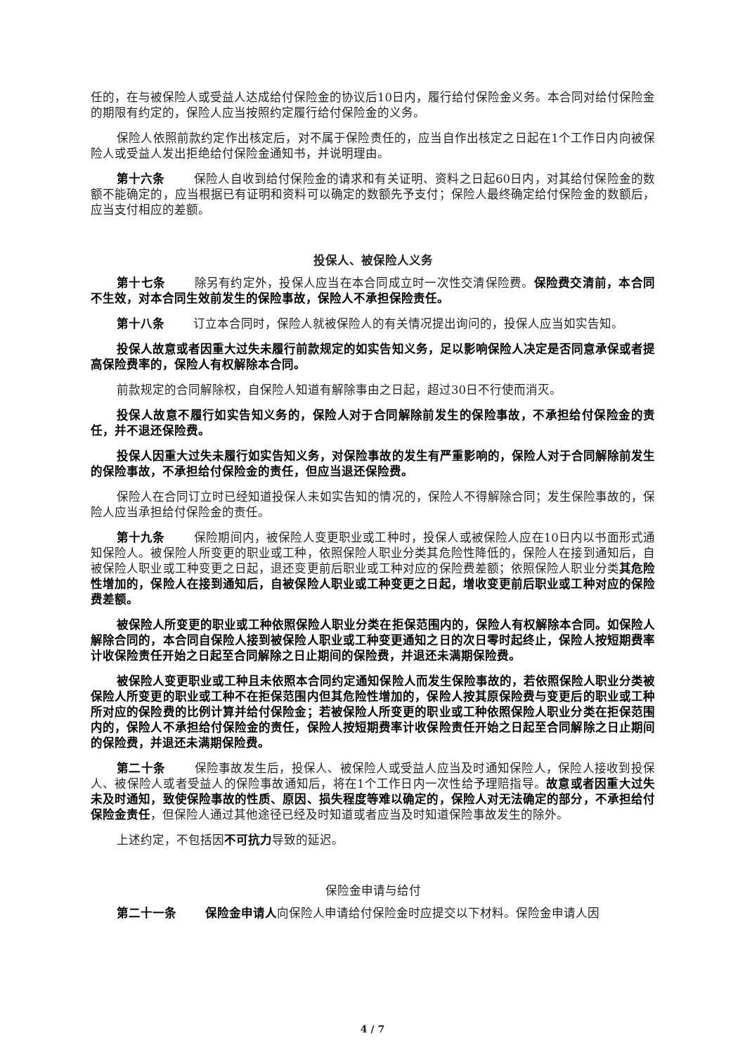任的，在与被保险人或受益人达成给付保险金的协议后10日内，履行给付保险金义务。本合同对给付保险金的期限有约定的，保险人应当按照约定履行给付保险金的义务。
保险人依照前款约定作出核定后，对不属于保险责任的，应当自作出核定之日起在1个工作日内向被保险人或受益人发出拒绝给付保险金通知书，并说明理由。
第十六条 保险人自收到给付保险金的请求和有关证明、资料之日起60日内，对其给付保险金的数额不能确定的，应当根据已有证明和资料可以确定的数额先予支付；保险人最终确定给付保险金的数额后，应当支付相应的差额。
投保人、被保险人义务
第十七条 除另有约定外，投保人应当在本合同成立时一次性交清保险费。保险费交清前，本合同不生效，对本合同生效前发生的保险事故，保险人不承担保险责任。
第十八条 订立本合同时，保险人就被保险人的有关情况提出询问的，投保人应当如实告知。
投保人故意或者因重大过失未履行前款规定的如实告知义务，足以影响保险人决定是否同意承保或者提高保险费率的，保险人有权解除本合同。
前款规定的合同解除权，自保险人知道有解除事由之日起，超过30日不行使而消灭。
投保人故意不履行如实告知义务的，保险人对于合同解除前发生的保险事故，不承担给付保险金的责任，并不退还保险费。
投保人因重大过失未履行如实告知义务，对保险事故的发生有严重影响的，保险人对于合同解除前发生的保险事故，不承担给付保险金的责任，但应当退还保险费。
保险人在合同订立时已经知道投保人未如实告知的情况的，保险人不得解除合同；发生保险事故的，保险人应当承担给付保险金的责任。
第十九条 保险期间内，被保险人变更职业或工种时，投保人或被保险人应在10日内以书面形式通知保险人。被保险人所变更的职业或工种，依照保险人职业分类其危险性降低的，保险人在接到通知后，自被保险人职业或工种变更之日起，退还变更前后职业或工种对应的保险费差额；依照保险人职业分类其危险性增加的，保险人在接到通知后，自被保险人职业或工种变更之日起，增收变更前后职业或工种对应的保险费差额。
被保险人所变更的职业或工种依照保险人职业分类在拒保范围内的，保险人有权解除本合同。如保险人解除合同的，本合同自保险人接到被保险人职业或工种变更通知之日的次日零时起终止，保险人按短期费率计收保险责任开始之日起至合同解除之日止期间的保险费，并退还未满期保险费。
被保险人变更职业或工种且未依照本合同约定通知保险人而发生保险事故的，若依照保险人职业分类被保险人所变更的职业或工种不在拒保范围内但其危险性增加的，保险人按其原保险费与变更后的职业或工种所对应的保险费的比例计算并给付保险金；若被保险人所变更的职业或工种依照保险人职业分类在拒保范围内的，保险人不承担给付保险金的责任，保险人按短期费率计收保险责任开始之日起至合同解除之日止期间的保险费，并退还未满期保险费。
第二十条 保险事故发生后，投保人、被保险人或受益人应当及时通知保险人，保险人接收到投保人、被保险人或者受益人的保险事故通知后，将在1个工作日内一次性给予理赔指导。故意或者因重大过失未及时通知，致使保险事故的性质、原因、损失程度等难以确定的，保险人对无法确定的部分，不承担给付保险金责任，但保险人通过其他途径已经及时知道或者应当及时知道保险事故发生的除外。
上述约定，不包括因不可抗力导致的延迟。
保险金申请与给付
第二十一条 保险金申请人向保险人申请给付保险金时应提交以下材料。保险金申请人因
4 / 7